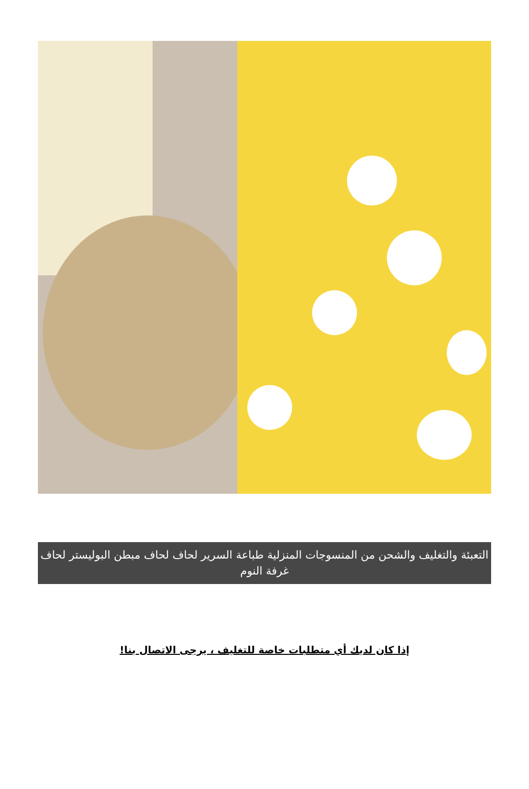التعبئة والتغليف والشحن من المنسوجات المنزلية طباعة السرير لحاف لحاف مبطن البوليستر لحاف غرفة النوم
إذا كان لديك أي متطلبات خاصة للتغليف ، يرجى الاتصال بنا!